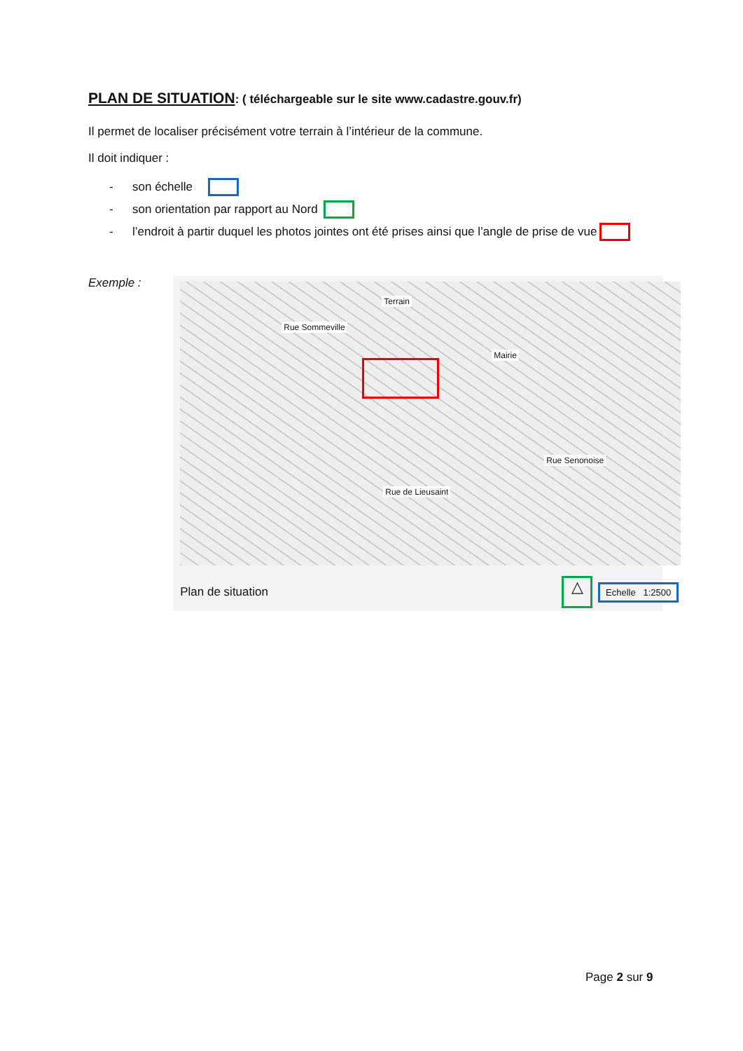PLAN DE SITUATION: ( téléchargeable sur le site www.cadastre.gouv.fr)
Il permet de localiser précisément votre terrain à l’intérieur de la commune.
Il doit indiquer :
- son échelle
- son orientation par rapport au Nord
- l’endroit à partir duquel les photos jointes ont été prises ainsi que l’angle de prise de vue
Exemple :
Terrain
Mairie
Rue Sommeville
Rue Senonoise
Rue de Lieusaint
Plan de situation △ Echelle 1:2500
Page 2 sur 9